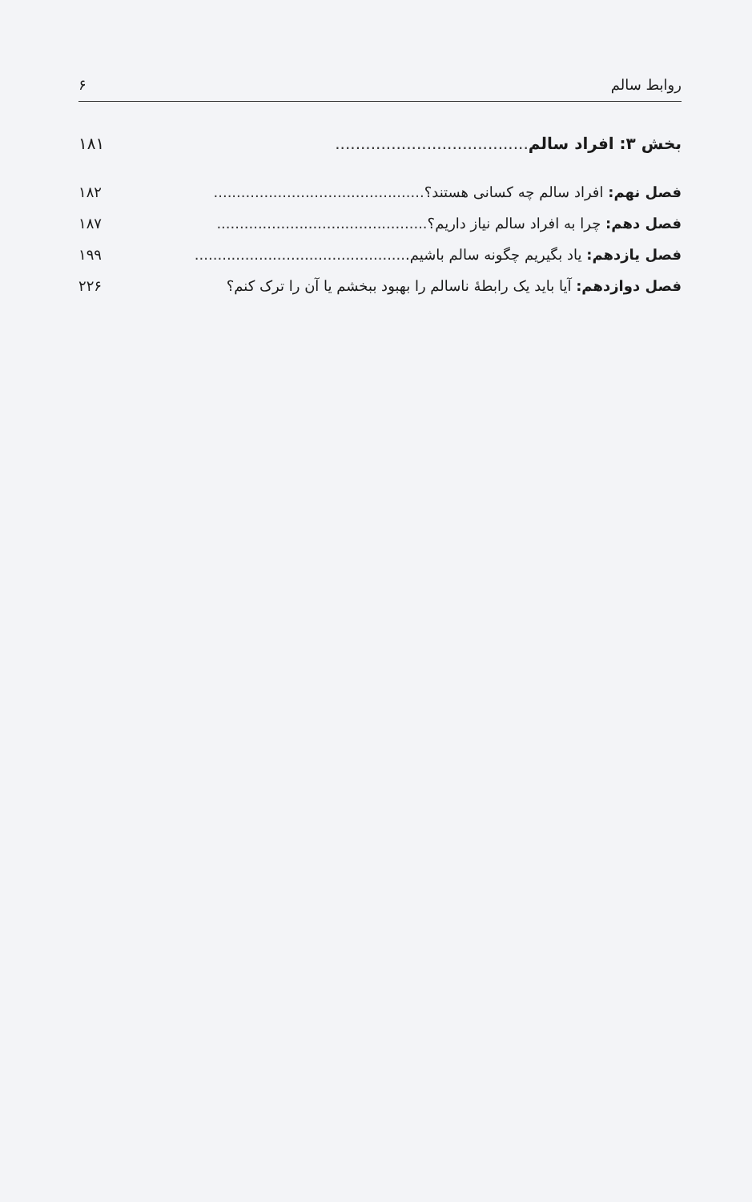روابط سالم ۶
بخش ۳: افراد سالم...................................... ۱۸۱
فصل نهم: افراد سالم چه کسانی هستند؟.............................................. ۱۸۲
فصل دهم: چرا به افراد سالم نیاز داریم؟.............................................. ۱۸۷
فصل یازدهم: یاد بگیریم چگونه سالم باشیم............................................... ۱۹۹
فصل دوازدهم: آیا باید یک رابطهٔ ناسالم را بهبود ببخشم یا آن را ترک کنم؟ ۲۲۶